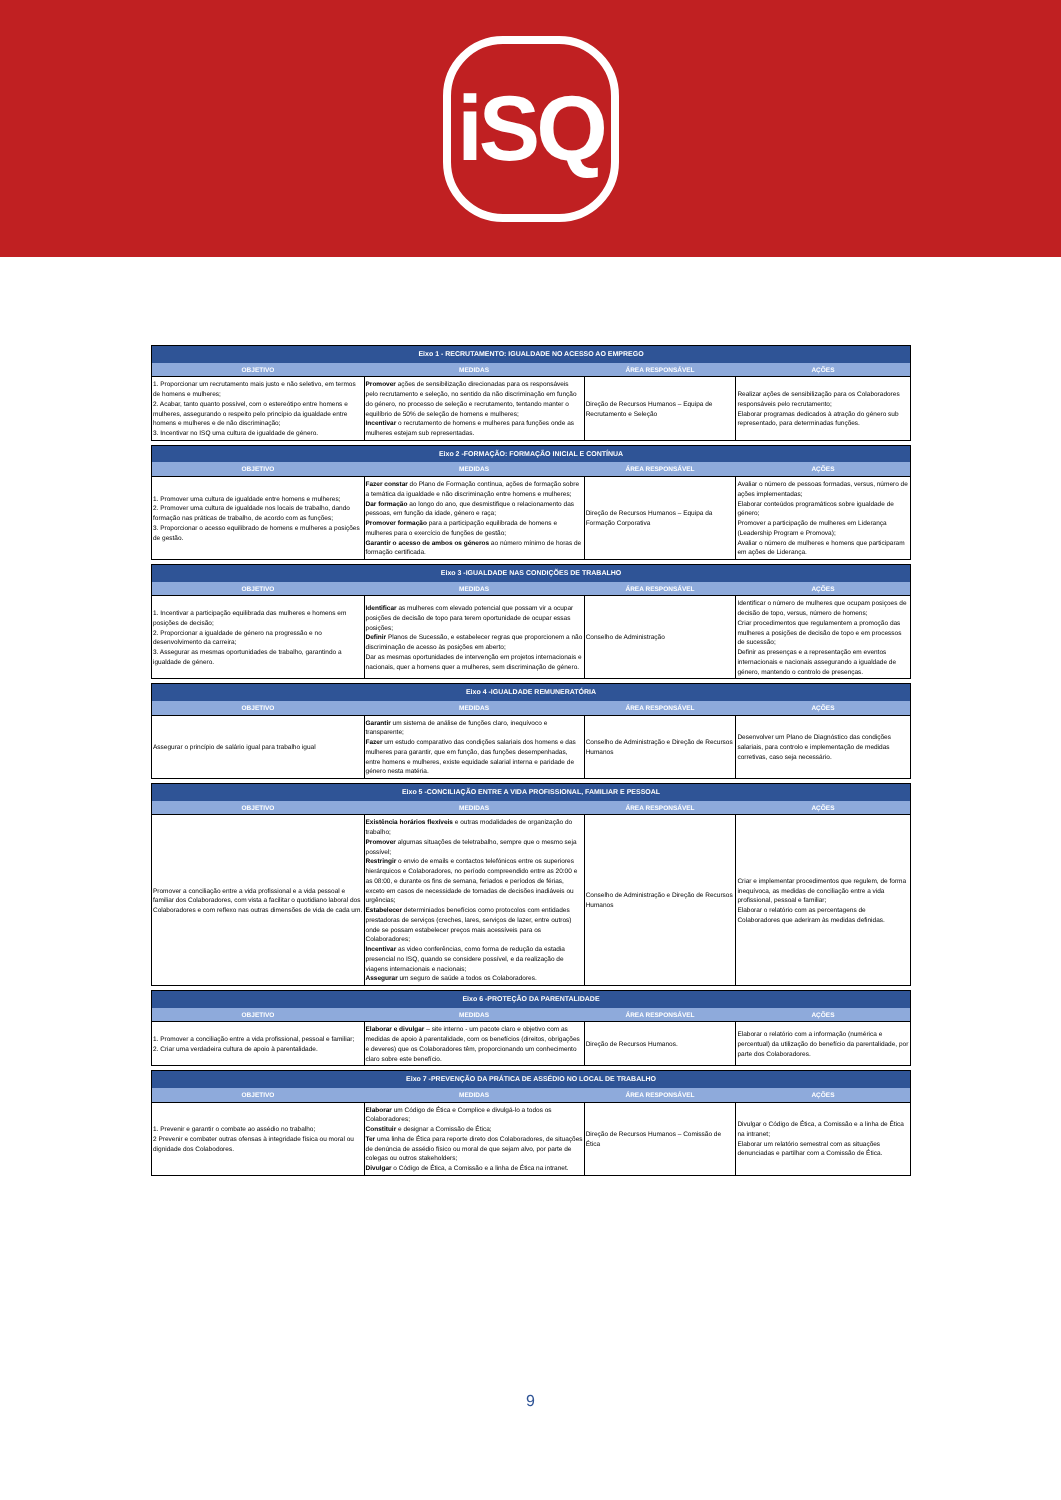iSQ
| Eixo 1 - RECRUTAMENTO: IGUALDADE NO ACESSO AO EMPREGO | | | |
| --- | --- | --- | --- |
| OBJETIVO | MEDIDAS | ÁREA RESPONSÁVEL | AÇÕES |
| 1. Proporcionar um recrutamento mais justo e não seletivo, em termos de homens e mulheres; 2. Acabar, tanto quanto possível, com o estereótipo entre homens e mulheres, assegurando o respeito pelo princípio da igualdade entre homens e mulheres e de não discriminação; 3. Incentivar no ISQ uma cultura de igualdade de género. | Promover ações de sensibilização direcionadas para os responsáveis pelo recrutamento e seleção, no sentido da não discriminação em função do género, no processo de seleção e recrutamento, tentando manter o equilíbrio de 50% de seleção de homens e mulheres; Incentivar o recrutamento de homens e mulheres para funções onde as mulheres estejam sub representadas. | Direção de Recursos Humanos – Equipa de Recrutamento e Seleção | Realizar ações de sensibilização para os Colaboradores responsáveis pelo recrutamento; Elaborar programas dedicados à atração do género sub representado, para determinadas funções. |
| Eixo 2 -FORMAÇÃO: FORMAÇÃO INICIAL E CONTÍNUA | | | |
| --- | --- | --- | --- |
| OBJETIVO | MEDIDAS | ÁREA RESPONSÁVEL | AÇÕES |
| 1. Promover uma cultura de igualdade entre homens e mulheres; 2. Promover uma cultura de igualdade nos locais de trabalho, dando formação nas práticas de trabalho, de acordo com as funções; 3. Proporcionar o acesso equilibrado de homens e mulheres a posições de gestão. | Fazer constar do Plano de Formação contínua, ações de formação sobre a temática da igualdade e não discriminação entre homens e mulheres; Dar formação ao longo do ano, que desmistifique o relacionamento das pessoas, em função da idade, género e raça; Promover formação para a participação equilibrada de homens e mulheres para o exercício de funções de gestão; Garantir o acesso de ambos os géneros ao número mínimo de horas de formação certificada. | Direção de Recursos Humanos – Equipa da Formação Corporativa | Avaliar o número de pessoas formadas, versus, número de ações implementadas; Elaborar conteúdos programáticos sobre igualdade de género; Promover a participação de mulheres em Liderança (Leadership Program e Promova); Avaliar o número de mulheres e homens que participaram em ações de Liderança. |
| Eixo 3 -IGUALDADE NAS CONDIÇÕES DE TRABALHO | | | |
| --- | --- | --- | --- |
| OBJETIVO | MEDIDAS | ÁREA RESPONSÁVEL | AÇÕES |
| 1. Incentivar a participação equilibrada das mulheres e homens em posições de decisão; 2. Proporcionar a igualdade de género na progressão e no desenvolvimento da carreira; 3. Assegurar as mesmas oportunidades de trabalho, garantindo a igualdade de género. | Identificar as mulheres com elevado potencial que possam vir a ocupar posições de decisão de topo para terem oportunidade de ocupar essas posições; Definir Planos de Sucessão, e estabelecer regras que proporcionem a não discriminação de acesso às posições em aberto; Dar as mesmas oportunidades de intervenção em projetos internacionais e nacionais, quer a homens quer a mulheres, sem discriminação de género. | Conselho de Administração | Identificar o número de mulheres que ocupam posiçoes de decisão de topo, versus, número de homens; Criar procedimentos que regulamentem a promoção das mulheres a posições de decisão de topo e em processos de sucessão; Definir as presenças e a representação em eventos internacionais e nacionais assegurando a igualdade de género, mantendo o controlo de presenças. |
| Eixo 4 -IGUALDADE REMUNERATÓRIA | | | |
| --- | --- | --- | --- |
| OBJETIVO | MEDIDAS | ÁREA RESPONSÁVEL | AÇÕES |
| Assegurar o princípio de salário igual para trabalho igual | Garantir um sistema de análise de funções claro, inequívoco e transparente; Fazer um estudo comparativo das condições salariais dos homens e das mulheres para garantir, que em função, das funções desempenhadas, entre homens e mulheres, existe equidade salarial interna e paridade de género nesta matéria. | Conselho de Administração e Direção de Recursos Humanos | Desenvolver um Plano de Diagnóstico das condições salariais, para controlo e implementação de medidas corretivas, caso seja necessário. |
| Eixo 5 -CONCILIAÇÃO ENTRE A VIDA PROFISSIONAL, FAMILIAR E PESSOAL | | | |
| --- | --- | --- | --- |
| OBJETIVO | MEDIDAS | ÁREA RESPONSÁVEL | AÇÕES |
| Promover a conciliação entre a vida profissional e a vida pessoal e familiar dos Colaboradores, com vista a facilitar o quotidiano laboral dos Colaboradores e com reflexo nas outras dimensões de vida de cada um. | Existência horários flexíveis e outras modalidades de organização do trabalho; Promover algumas situações de teletrabalho, sempre que o mesmo seja possível; Restringir o envio de emails e contactos telefónicos entre os superiores hierárquicos e Colaboradores, no período compreendido entre as 20:00 e as 08:00, e durante os fins de semana, feriados e períodos de férias, exceto em casos de necessidade de tomadas de decisões inadiáveis ou urgências; Estabelecer determiniados benefícios como protocolos com entidades prestadoras de serviços (creches, lares, serviços de lazer, entre outros) onde se possam estabelecer preços mais acessíveis para os Colaboradores; Incentivar as video conferências, como forma de redução da estadia presencial no ISQ, quando se considere possível, e da realização de viagens internacionais e nacionais; Assegurar um seguro de saúde a todos os Colaboradores. | Conselho de Administração e Direção de Recursos Humanos | Criar e implementar procedimentos que regulem, de forma inequívoca, as medidas de conciliação entre a vida profissional, pessoal e familiar; Elaborar o relatório com as percentagens de Colaboradores que aderiram às medidas definidas. |
| Eixo 6 -PROTEÇÃO DA PARENTALIDADE | | | |
| --- | --- | --- | --- |
| OBJETIVO | MEDIDAS | ÁREA RESPONSÁVEL | AÇÕES |
| 1. Promover a conciliação entre a vida profissional, pessoal e familiar; 2. Criar uma verdadeira cultura de apoio à parentalidade. | Elaborar e divulgar – site interno - um pacote claro e objetivo com as medidas de apoio à parentalidade, com os benefícios (direitos, obrigações e deveres) que os Colaboradores têm, proporcionando um conhecimento claro sobre este benefício. | Direção de Recursos Humanos. | Elaborar o relatório com a informação (numérica e percentual) da utilização do benefício da parentalidade, por parte dos Colaboradores. |
| Eixo 7 -PREVENÇÃO DA PRÁTICA DE ASSÉDIO NO LOCAL DE TRABALHO | | | |
| --- | --- | --- | --- |
| OBJETIVO | MEDIDAS | ÁREA RESPONSÁVEL | AÇÕES |
| 1. Prevenir e garantir o combate ao assédio no trabalho; 2 Prevenir e combater outras ofensas à integridade física ou moral ou dignidade dos Colabodores. | Elaborar um Código de Ética e Complice e divulgá-lo a todos os Colaboradores; Constituir e designar a Comissão de Ética; Ter uma linha de Ética para reporte direto dos Colaboradores, de situações de denúncia de assédio físico ou moral de que sejam alvo, por parte de colegas ou outros stakeholders; Divulgar o Código de Ética, a Comissão e a linha de Ética na intranet. | Direção de Recursos Humanos – Comissão de Ética | Divulgar o Código de Ética, a Comissão e a linha de Ética na intranet; Elaborar um relatório semestral com as situações denunciadas e partilhar com a Comissão de Ética. |
9